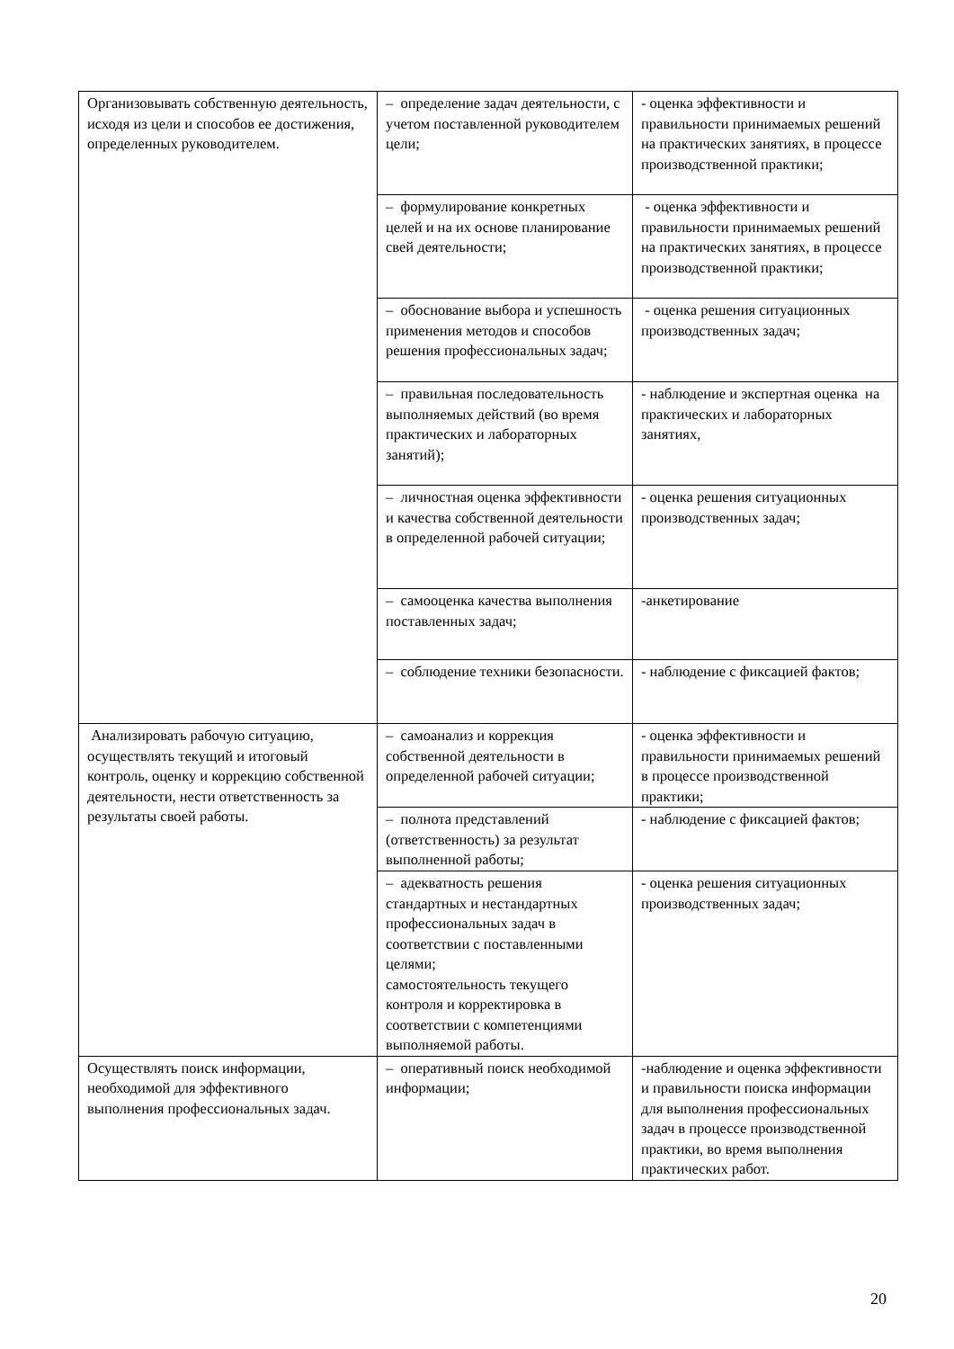| Организовывать собственную деятельность, исходя из цели и способов ее достижения, определенных руководителем. | – определение задач деятельности, с учетом поставленной руководителем цели; | - оценка эффективности и правильности принимаемых решений на практических занятиях, в процессе производственной практики; |
| | – формулирование конкретных целей и на их основе планирование свей деятельности; | - оценка эффективности и правильности принимаемых решений на практических занятиях, в процессе производственной практики; |
| | – обоснование выбора и успешность применения методов и способов решения профессиональных задач; | - оценка решения ситуационных производственных задач; |
| | – правильная последовательность выполняемых действий (во время практических и лабораторных занятий); | - наблюдение и экспертная оценка на практических и лабораторных занятиях, |
| | – личностная оценка эффективности и качества собственной деятельности в определенной рабочей ситуации; | - оценка решения ситуационных производственных задач; |
| | – самооценка качества выполнения поставленных задач; | -анкетирование |
| | – соблюдение техники безопасности. | - наблюдение с фиксацией фактов; |
| Анализировать рабочую ситуацию, осуществлять текущий и итоговый контроль, оценку и коррекцию собственной деятельности, нести ответственность за результаты своей работы. | – самоанализ и коррекция собственной деятельности в определенной рабочей ситуации; | - оценка эффективности и правильности принимаемых решений в процессе производственной практики; |
| | – полнота представлений (ответственность) за результат выполненной работы; | - наблюдение с фиксацией фактов; |
| | – адекватность решения стандартных и нестандартных профессиональных задач в соответствии с поставленными целями; самостоятельность текущего контроля и корректировка в соответствии с компетенциями выполняемой работы. | - оценка решения ситуационных производственных задач; |
| Осуществлять поиск информации, необходимой для эффективного выполнения профессиональных задач. | – оперативный поиск необходимой информации; | -наблюдение и оценка эффективности и правильности поиска информации для выполнения профессиональных задач в процессе производственной практики, во время выполнения практических работ. |
20